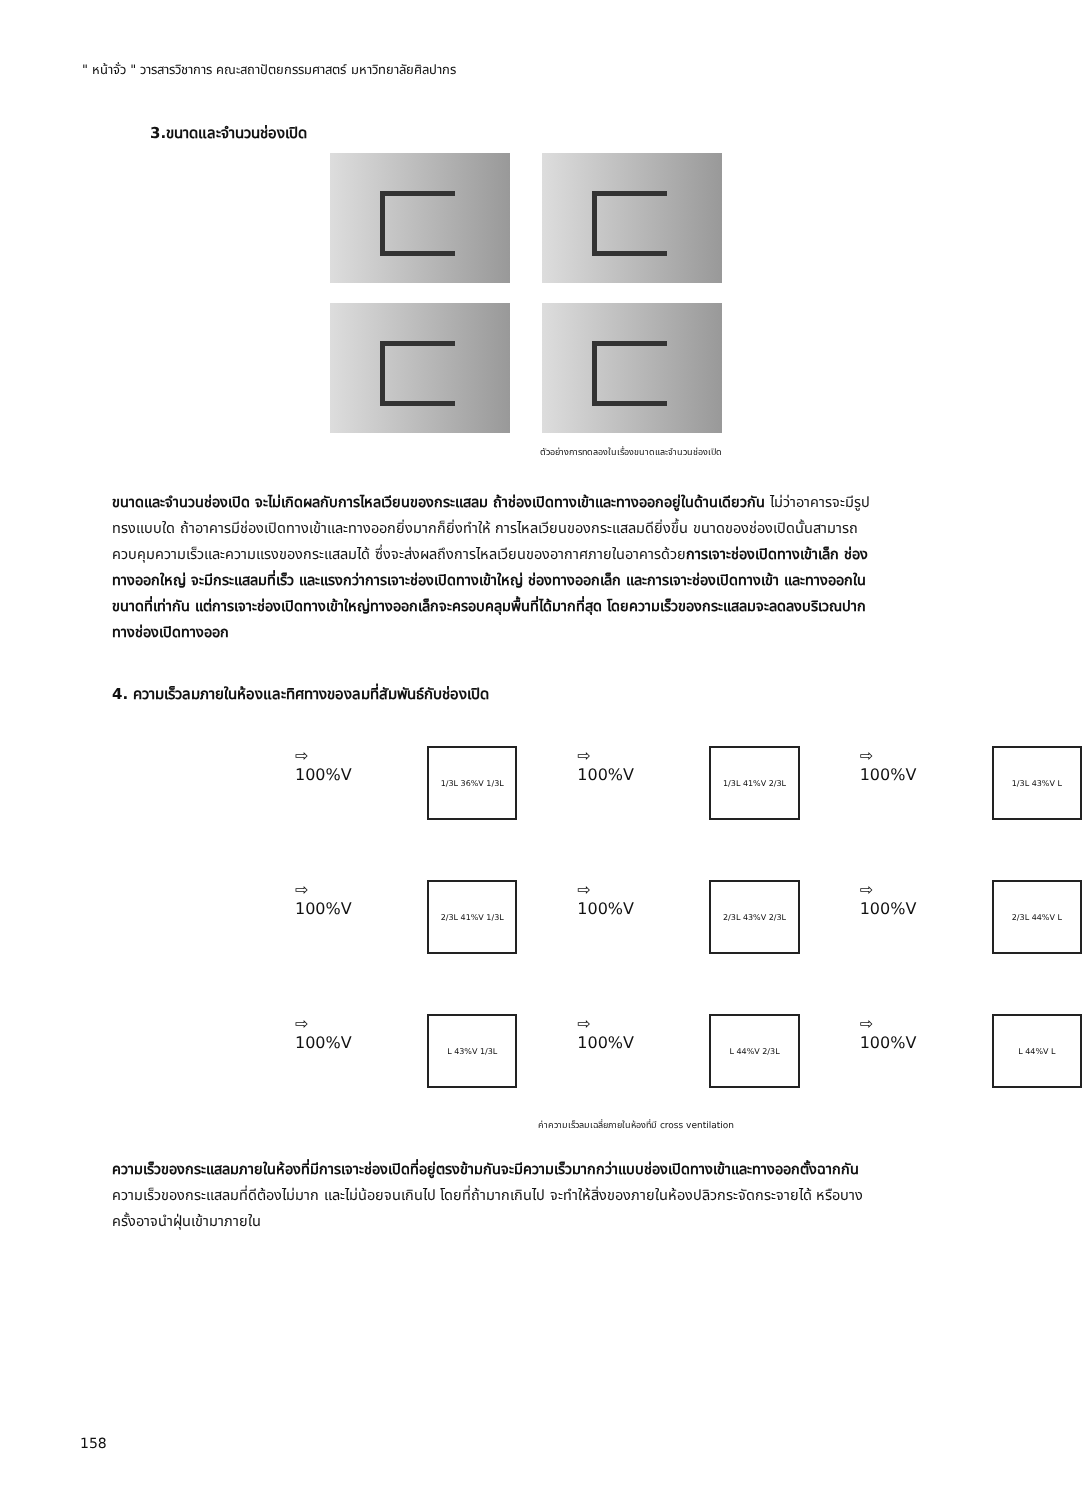" หน้าจั่ว " วารสารวิชาการ คณะสถาปัตยกรรมศาสตร์ มหาวิทยาลัยศิลปากร
3.ขนาดและจำนวนช่องเปิด
ตัวอย่างการทดลองในเรื่องขนาดและจำนวนช่องเปิด
ขนาดและจำนวนช่องเปิด จะไม่เกิดผลกับการไหลเวียนของกระแสลม ถ้าช่องเปิดทางเข้าและทางออกอยู่ในด้านเดียวกัน ไม่ว่าอาคารจะมีรูปทรงแบบใด ถ้าอาคารมีช่องเปิดทางเข้าและทางออกยิ่งมากก็ยิ่งทำให้ การไหลเวียนของกระแสลมดียิ่งขึ้น ขนาดของช่องเปิดนั้นสามารถควบคุมความเร็วและความแรงของกระแสลมได้ ซึ่งจะส่งผลถึงการไหลเวียนของอากาศภายในอาคารด้วยการเจาะช่องเปิดทางเข้าเล็ก ช่องทางออกใหญ่ จะมีกระแสลมที่เร็ว และแรงกว่าการเจาะช่องเปิดทางเข้าใหญ่ ช่องทางออกเล็ก และการเจาะช่องเปิดทางเข้า และทางออกในขนาดที่เท่ากัน แต่การเจาะช่องเปิดทางเข้าใหญ่ทางออกเล็กจะครอบคลุมพื้นที่ได้มากที่สุด โดยความเร็วของกระแสลมจะลดลงบริเวณปากทางช่องเปิดทางออก
4. ความเร็วลมภายในห้องและทิศทางของลมที่สัมพันธ์กับช่องเปิด
⇨ 100%V
1/3L 36%V 1/3L
⇨ 100%V
1/3L 41%V 2/3L
⇨ 100%V
1/3L 43%V L
⇨ 100%V
2/3L 41%V 1/3L
⇨ 100%V
2/3L 43%V 2/3L
⇨ 100%V
2/3L 44%V L
⇨ 100%V
L 43%V 1/3L
⇨ 100%V
L 44%V 2/3L
⇨ 100%V
L 44%V L
ค่าความเร็วลมเฉลี่ยภายในห้องที่มี cross ventilation
ความเร็วของกระแสลมภายในห้องที่มีการเจาะช่องเปิดที่อยู่ตรงข้ามกันจะมีความเร็วมากกว่าแบบช่องเปิดทางเข้าและทางออกตั้งฉากกันความเร็วของกระแสลมที่ดีต้องไม่มาก และไม่น้อยจนเกินไป โดยที่ถ้ามากเกินไป จะทำให้สิ่งของภายในห้องปลิวกระจัดกระจายได้ หรือบางครั้งอาจนำฝุ่นเข้ามาภายใน
158